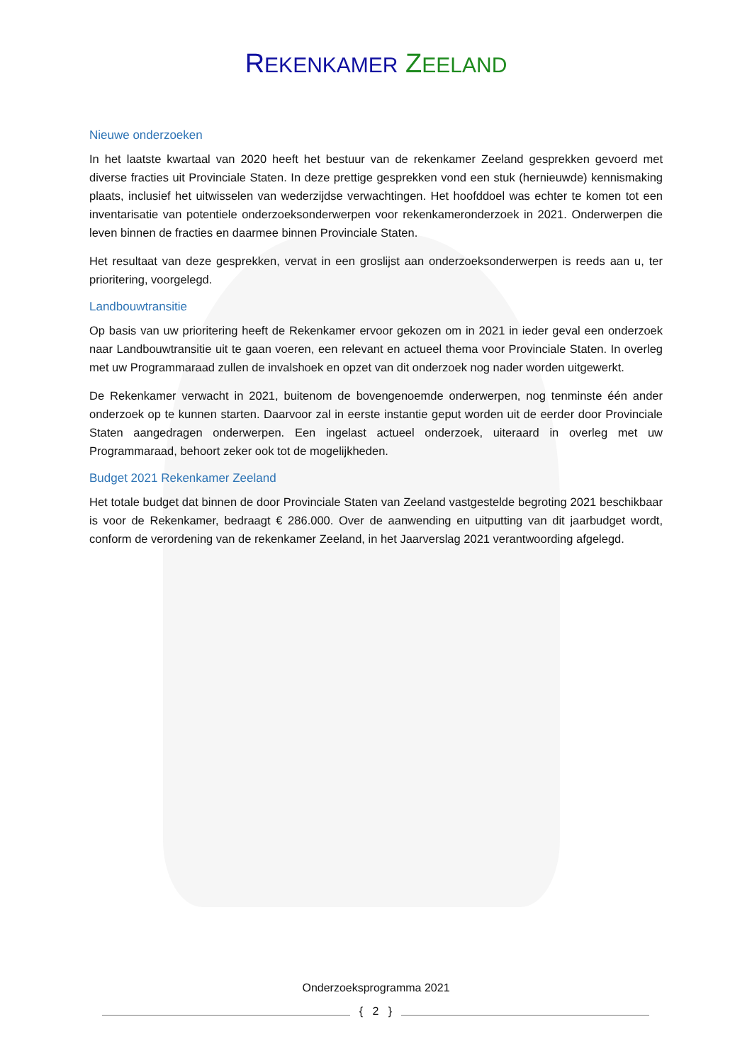REKENKAMER ZEELAND
Nieuwe onderzoeken
In het laatste kwartaal van 2020 heeft het bestuur van de rekenkamer Zeeland gesprekken gevoerd met diverse fracties uit Provinciale Staten. In deze prettige gesprekken vond een stuk (hernieuwde) kennismaking plaats, inclusief het uitwisselen van wederzijdse verwachtingen. Het hoofddoel was echter te komen tot een inventarisatie van potentiele onderzoeksonderwerpen voor rekenkameronderzoek in 2021. Onderwerpen die leven binnen de fracties en daarmee binnen Provinciale Staten.
Het resultaat van deze gesprekken, vervat in een groslijst aan onderzoeksonderwerpen is reeds aan u, ter prioritering, voorgelegd.
Landbouwtransitie
Op basis van uw prioritering heeft de Rekenkamer ervoor gekozen om in 2021 in ieder geval een onderzoek naar Landbouwtransitie uit te gaan voeren, een relevant en actueel thema voor Provinciale Staten. In overleg met uw Programmaraad zullen de invalshoek en opzet van dit onderzoek nog nader worden uitgewerkt.
De Rekenkamer verwacht in 2021, buitenom de bovengenoemde onderwerpen, nog tenminste één ander onderzoek op te kunnen starten. Daarvoor zal in eerste instantie geput worden uit de eerder door Provinciale Staten aangedragen onderwerpen. Een ingelast actueel onderzoek, uiteraard in overleg met uw Programmaraad, behoort zeker ook tot de mogelijkheden.
Budget 2021 Rekenkamer Zeeland
Het totale budget dat binnen de door Provinciale Staten van Zeeland vastgestelde begroting 2021 beschikbaar is voor de Rekenkamer, bedraagt € 286.000. Over de aanwending en uitputting van dit jaarbudget wordt, conform de verordening van de rekenkamer Zeeland, in het Jaarverslag 2021 verantwoording afgelegd.
Onderzoeksprogramma 2021
{ 2 }